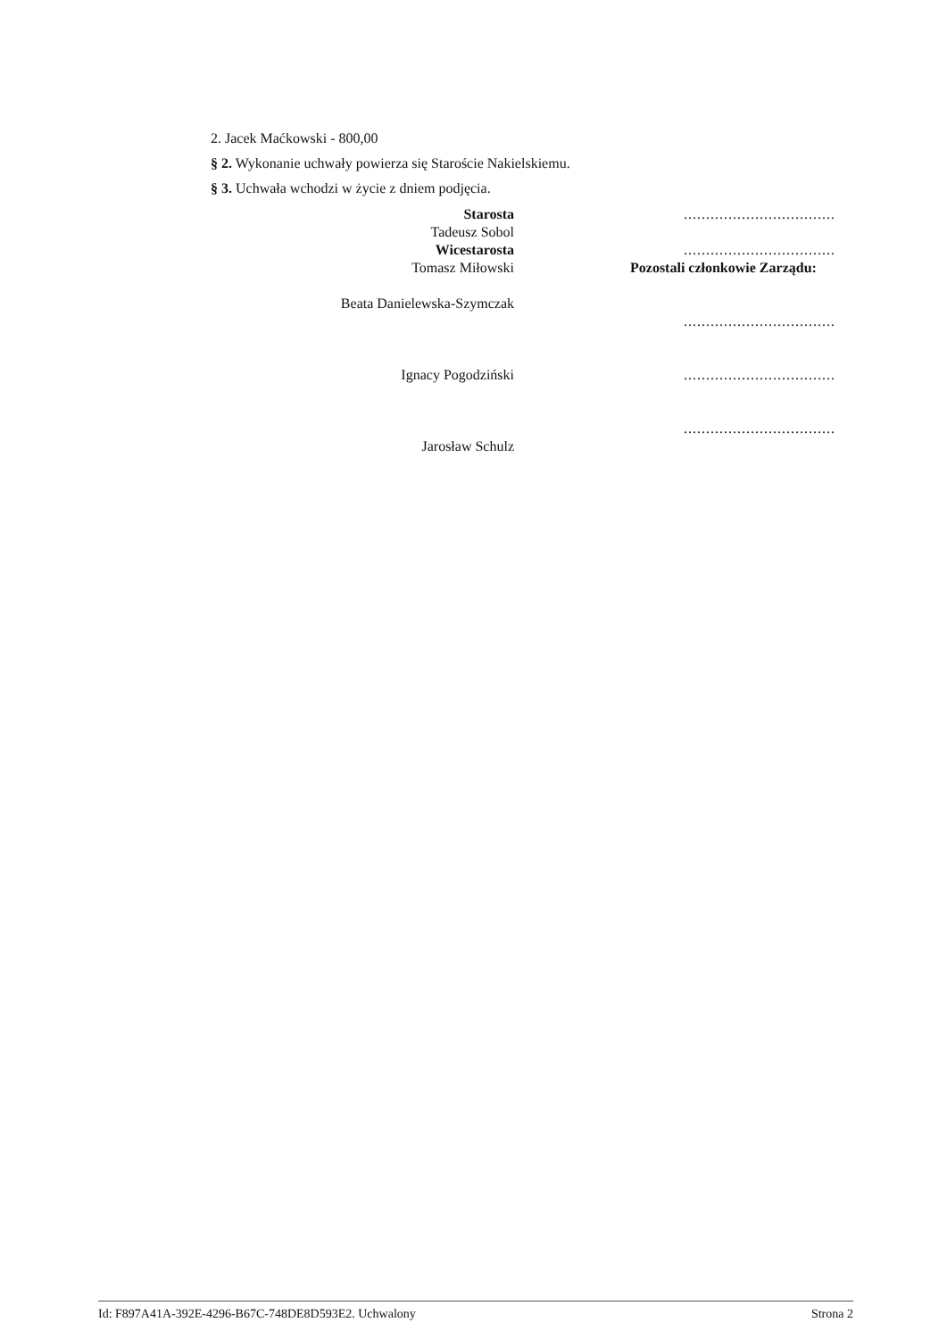2. Jacek Maćkowski - 800,00
§ 2. Wykonanie uchwały powierza się Staroście Nakielskiemu.
§ 3. Uchwała wchodzi w życie z dniem podjęcia.
Starosta
Tadeusz Sobol
Wicestarosta
Tomasz Miłowski
Beata Danielewska-Szymczak
Ignacy Pogodziński
Jarosław Schulz
..................................
..................................
Pozostali członkowie Zarządu:
..................................
..................................
..................................
Id: F897A41A-392E-4296-B67C-748DE8D593E2. Uchwalony Strona 2